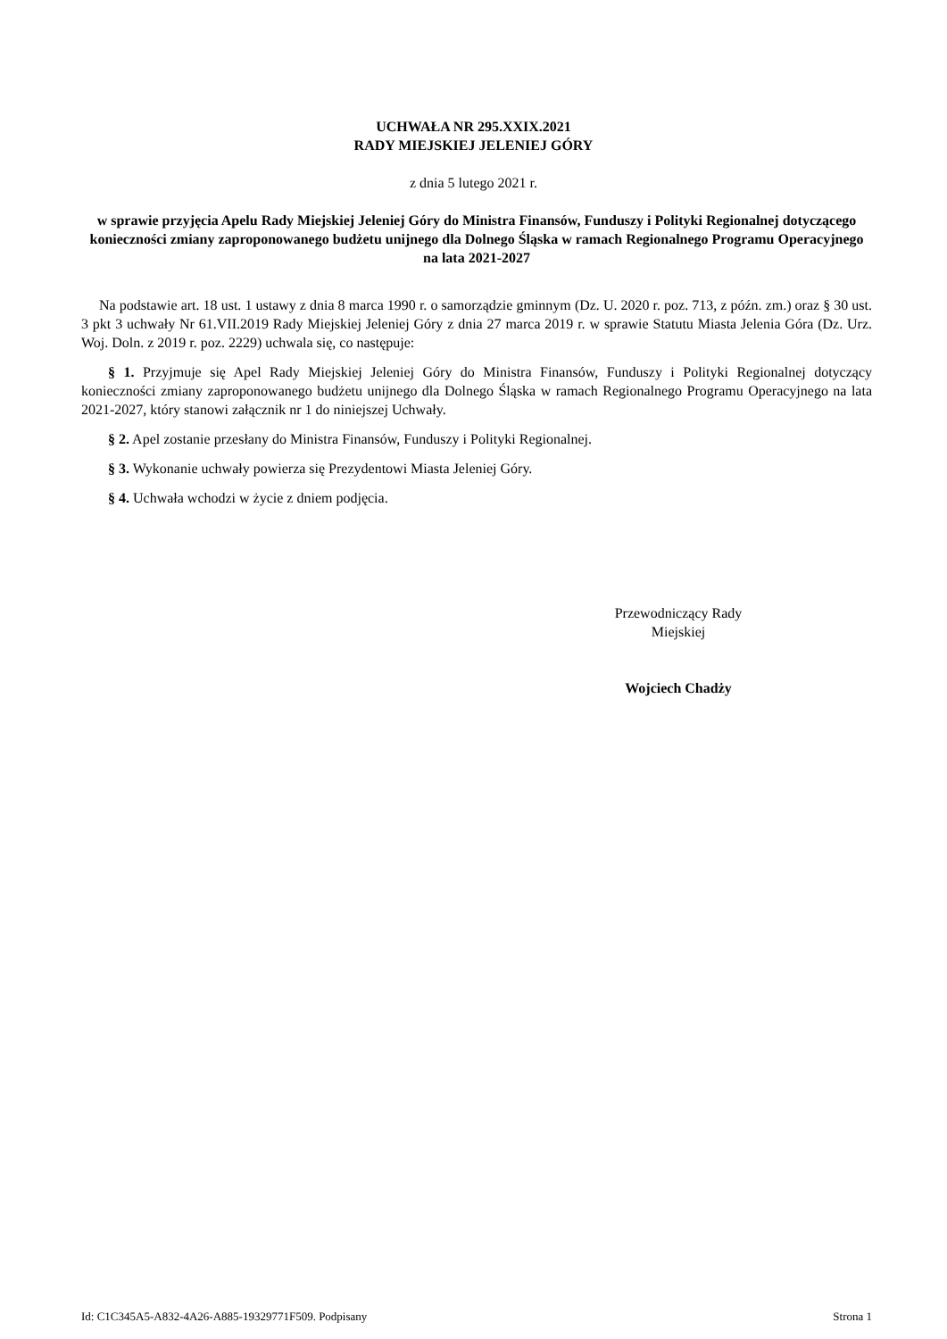UCHWAŁA NR 295.XXIX.2021
RADY MIEJSKIEJ JELENIEJ GÓRY
z dnia 5 lutego 2021 r.
w sprawie przyjęcia Apelu Rady Miejskiej Jeleniej Góry do Ministra Finansów, Funduszy i Polityki Regionalnej dotyczącego konieczności zmiany zaproponowanego budżetu unijnego dla Dolnego Śląska w ramach Regionalnego Programu Operacyjnego na lata 2021-2027
Na podstawie art. 18 ust. 1 ustawy z dnia 8 marca 1990 r. o samorządzie gminnym (Dz. U. 2020 r. poz. 713, z późn. zm.) oraz § 30 ust. 3 pkt 3 uchwały Nr 61.VII.2019 Rady Miejskiej Jeleniej Góry z dnia 27 marca 2019 r. w sprawie Statutu Miasta Jelenia Góra (Dz. Urz. Woj. Doln. z 2019 r. poz. 2229) uchwala się, co następuje:
§ 1. Przyjmuje się Apel Rady Miejskiej Jeleniej Góry do Ministra Finansów, Funduszy i Polityki Regionalnej dotyczący konieczności zmiany zaproponowanego budżetu unijnego dla Dolnego Śląska w ramach Regionalnego Programu Operacyjnego na lata 2021-2027, który stanowi załącznik nr 1 do niniejszej Uchwały.
§ 2. Apel zostanie przesłany do Ministra Finansów, Funduszy i Polityki Regionalnej.
§ 3. Wykonanie uchwały powierza się Prezydentowi Miasta Jeleniej Góry.
§ 4. Uchwała wchodzi w życie z dniem podjęcia.
Przewodniczący Rady
Miejskiej
Wojciech Chadży
Id: C1C345A5-A832-4A26-A885-19329771F509. Podpisany Strona 1